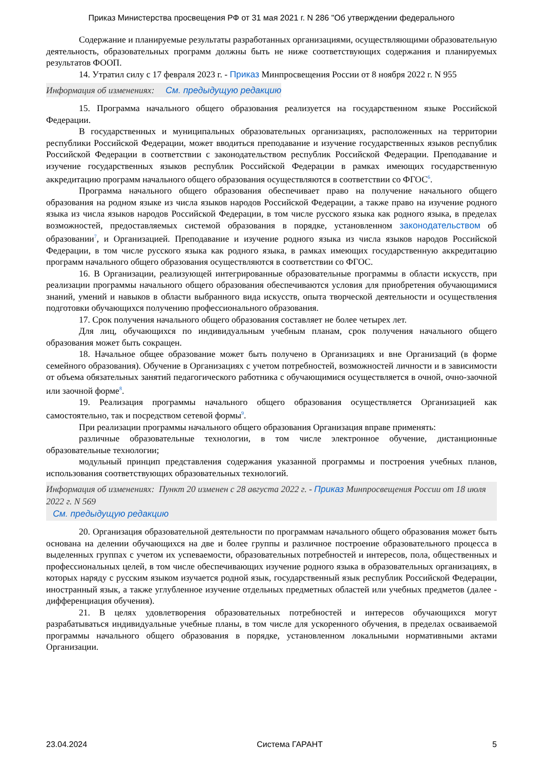Приказ Министерства просвещения РФ от 31 мая 2021 г. N 286 "Об утверждении федерального
Содержание и планируемые результаты разработанных организациями, осуществляющими образовательную деятельность, образовательных программ должны быть не ниже соответствующих содержания и планируемых результатов ФООП.
14. Утратил силу с 17 февраля 2023 г. - Приказ Минпросвещения России от 8 ноября 2022 г. N 955
Информация об изменениях: См. предыдущую редакцию
15. Программа начального общего образования реализуется на государственном языке Российской Федерации.
В государственных и муниципальных образовательных организациях, расположенных на территории республики Российской Федерации, может вводиться преподавание и изучение государственных языков республик Российской Федерации в соответствии с законодательством республик Российской Федерации. Преподавание и изучение государственных языков республик Российской Федерации в рамках имеющих государственную аккредитацию программ начального общего образования осуществляются в соответствии со ФГОС<sup>6</sup>.
Программа начального общего образования обеспечивает право на получение начального общего образования на родном языке из числа языков народов Российской Федерации, а также право на изучение родного языка из числа языков народов Российской Федерации, в том числе русского языка как родного языка, в пределах возможностей, предоставляемых системой образования в порядке, установленном законодательством об образовании<sup>7</sup>, и Организацией. Преподавание и изучение родного языка из числа языков народов Российской Федерации, в том числе русского языка как родного языка, в рамках имеющих государственную аккредитацию программ начального общего образования осуществляются в соответствии со ФГОС.
16. В Организации, реализующей интегрированные образовательные программы в области искусств, при реализации программы начального общего образования обеспечиваются условия для приобретения обучающимися знаний, умений и навыков в области выбранного вида искусств, опыта творческой деятельности и осуществления подготовки обучающихся получению профессионального образования.
17. Срок получения начального общего образования составляет не более четырех лет.
Для лиц, обучающихся по индивидуальным учебным планам, срок получения начального общего образования может быть сокращен.
18. Начальное общее образование может быть получено в Организациях и вне Организаций (в форме семейного образования). Обучение в Организациях с учетом потребностей, возможностей личности и в зависимости от объема обязательных занятий педагогического работника с обучающимися осуществляется в очной, очно-заочной или заочной форме<sup>8</sup>.
19. Реализация программы начального общего образования осуществляется Организацией как самостоятельно, так и посредством сетевой формы<sup>9</sup>.
При реализации программы начального общего образования Организация вправе применять:
различные образовательные технологии, в том числе электронное обучение, дистанционные образовательные технологии;
модульный принцип представления содержания указанной программы и построения учебных планов, использования соответствующих образовательных технологий.
Информация об изменениях: Пункт 20 изменен с 28 августа 2022 г. - Приказ Минпросвещения России от 18 июля 2022 г. N 569
См. предыдущую редакцию
20. Организация образовательной деятельности по программам начального общего образования может быть основана на делении обучающихся на две и более группы и различное построение образовательного процесса в выделенных группах с учетом их успеваемости, образовательных потребностей и интересов, пола, общественных и профессиональных целей, в том числе обеспечивающих изучение родного языка в образовательных организациях, в которых наряду с русским языком изучается родной язык, государственный язык республик Российской Федерации, иностранный язык, а также углубленное изучение отдельных предметных областей или учебных предметов (далее - дифференциация обучения).
21. В целях удовлетворения образовательных потребностей и интересов обучающихся могут разрабатываться индивидуальные учебные планы, в том числе для ускоренного обучения, в пределах осваиваемой программы начального общего образования в порядке, установленном локальными нормативными актами Организации.
23.04.2024 Система ГАРАНТ 5